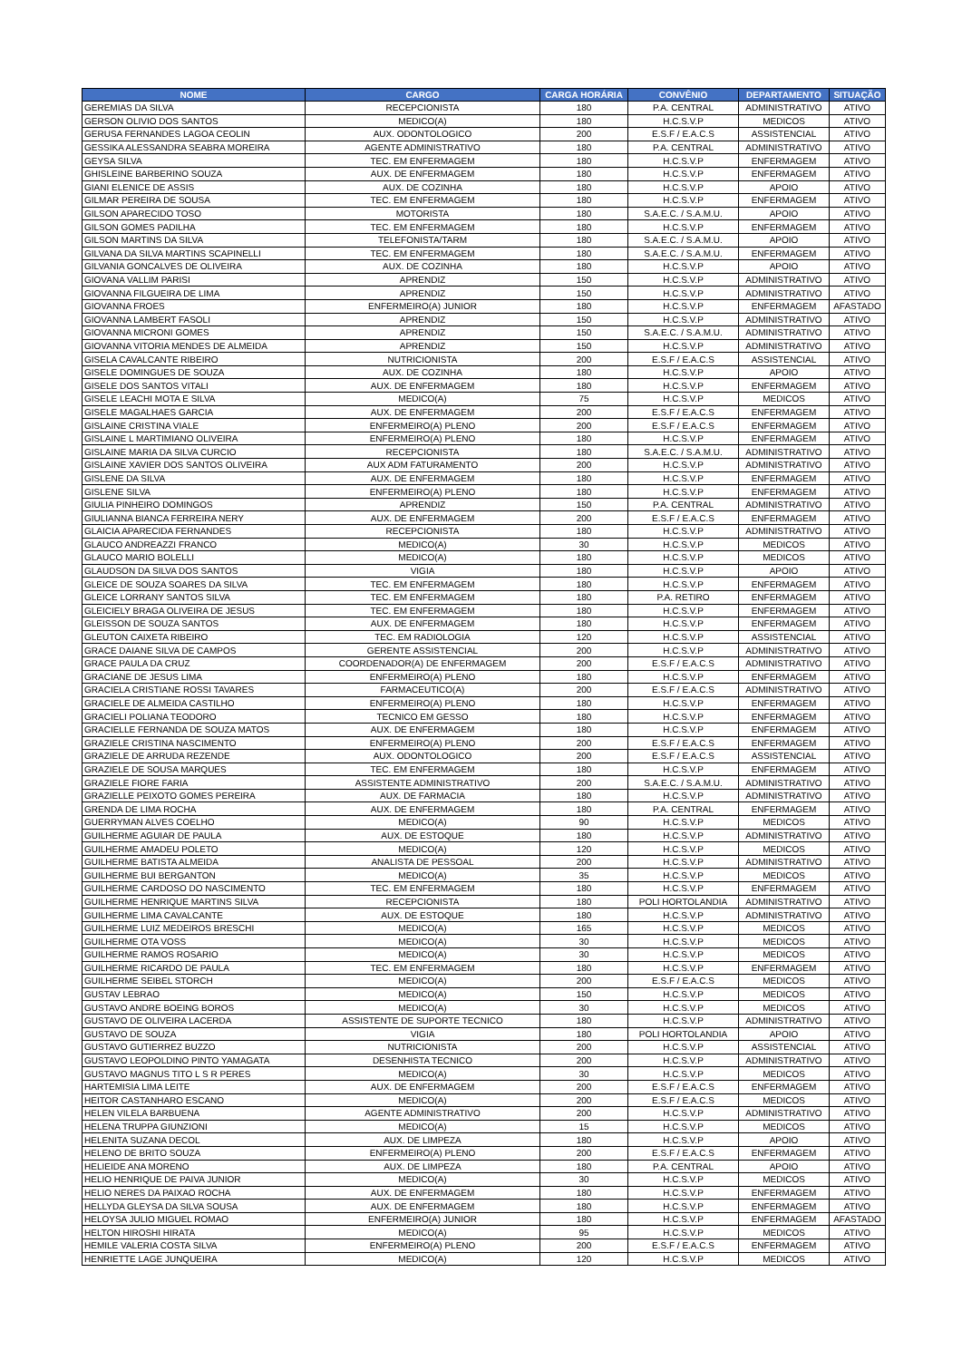| NOME | CARGO | CARGA HORÁRIA | CONVÊNIO | DEPARTAMENTO | SITUAÇÃO |
| --- | --- | --- | --- | --- | --- |
| GEREMIAS DA SILVA | RECEPCIONISTA | 180 | P.A. CENTRAL | ADMINISTRATIVO | ATIVO |
| GERSON OLIVIO DOS SANTOS | MEDICO(A) | 180 | H.C.S.V.P | MEDICOS | ATIVO |
| GERUSA FERNANDES LAGOA CEOLIN | AUX. ODONTOLOGICO | 200 | E.S.F / E.A.C.S | ASSISTENCIAL | ATIVO |
| GESSIKA ALESSANDRA SEABRA MOREIRA | AGENTE ADMINISTRATIVO | 180 | P.A. CENTRAL | ADMINISTRATIVO | ATIVO |
| GEYSA SILVA | TEC. EM ENFERMAGEM | 180 | H.C.S.V.P | ENFERMAGEM | ATIVO |
| GHISLEINE BARBERINO SOUZA | AUX. DE ENFERMAGEM | 180 | H.C.S.V.P | ENFERMAGEM | ATIVO |
| GIANI ELENICE DE ASSIS | AUX. DE COZINHA | 180 | H.C.S.V.P | APOIO | ATIVO |
| GILMAR PEREIRA DE SOUSA | TEC. EM ENFERMAGEM | 180 | H.C.S.V.P | ENFERMAGEM | ATIVO |
| GILSON APARECIDO TOSO | MOTORISTA | 180 | S.A.E.C. / S.A.M.U. | APOIO | ATIVO |
| GILSON GOMES PADILHA | TEC. EM ENFERMAGEM | 180 | H.C.S.V.P | ENFERMAGEM | ATIVO |
| GILSON MARTINS DA SILVA | TELEFONISTA/TARM | 180 | S.A.E.C. / S.A.M.U. | APOIO | ATIVO |
| GILVANA DA SILVA MARTINS SCAPINELLI | TEC. EM ENFERMAGEM | 180 | S.A.E.C. / S.A.M.U. | ENFERMAGEM | ATIVO |
| GILVANIA GONCALVES DE OLIVEIRA | AUX. DE COZINHA | 180 | H.C.S.V.P | APOIO | ATIVO |
| GIOVANA VALLIM PARISI | APRENDIZ | 150 | H.C.S.V.P | ADMINISTRATIVO | ATIVO |
| GIOVANNA FILGUEIRA DE LIMA | APRENDIZ | 150 | H.C.S.V.P | ADMINISTRATIVO | ATIVO |
| GIOVANNA FROES | ENFERMEIRO(A) JUNIOR | 180 | H.C.S.V.P | ENFERMAGEM | AFASTADO |
| GIOVANNA LAMBERT FASOLI | APRENDIZ | 150 | H.C.S.V.P | ADMINISTRATIVO | ATIVO |
| GIOVANNA MICRONI GOMES | APRENDIZ | 150 | S.A.E.C. / S.A.M.U. | ADMINISTRATIVO | ATIVO |
| GIOVANNA VITORIA MENDES DE ALMEIDA | APRENDIZ | 150 | H.C.S.V.P | ADMINISTRATIVO | ATIVO |
| GISELA CAVALCANTE RIBEIRO | NUTRICIONISTA | 200 | E.S.F / E.A.C.S | ASSISTENCIAL | ATIVO |
| GISELE DOMINGUES DE SOUZA | AUX. DE COZINHA | 180 | H.C.S.V.P | APOIO | ATIVO |
| GISELE DOS SANTOS VITALI | AUX. DE ENFERMAGEM | 180 | H.C.S.V.P | ENFERMAGEM | ATIVO |
| GISELE LEACHI MOTA E SILVA | MEDICO(A) | 75 | H.C.S.V.P | MEDICOS | ATIVO |
| GISELE MAGALHAES GARCIA | AUX. DE ENFERMAGEM | 200 | E.S.F / E.A.C.S | ENFERMAGEM | ATIVO |
| GISLAINE CRISTINA VIALE | ENFERMEIRO(A) PLENO | 200 | E.S.F / E.A.C.S | ENFERMAGEM | ATIVO |
| GISLAINE L MARTIMIANO OLIVEIRA | ENFERMEIRO(A) PLENO | 180 | H.C.S.V.P | ENFERMAGEM | ATIVO |
| GISLAINE MARIA DA SILVA CURCIO | RECEPCIONISTA | 180 | S.A.E.C. / S.A.M.U. | ADMINISTRATIVO | ATIVO |
| GISLAINE XAVIER DOS SANTOS OLIVEIRA | AUX ADM FATURAMENTO | 200 | H.C.S.V.P | ADMINISTRATIVO | ATIVO |
| GISLENE DA SILVA | AUX. DE ENFERMAGEM | 180 | H.C.S.V.P | ENFERMAGEM | ATIVO |
| GISLENE SILVA | ENFERMEIRO(A) PLENO | 180 | H.C.S.V.P | ENFERMAGEM | ATIVO |
| GIULIA PINHEIRO DOMINGOS | APRENDIZ | 150 | P.A. CENTRAL | ADMINISTRATIVO | ATIVO |
| GIULIANNA BIANCA FERREIRA NERY | AUX. DE ENFERMAGEM | 200 | E.S.F / E.A.C.S | ENFERMAGEM | ATIVO |
| GLAICIA APARECIDA FERNANDES | RECEPCIONISTA | 180 | H.C.S.V.P | ADMINISTRATIVO | ATIVO |
| GLAUCO ANDREAZZI FRANCO | MEDICO(A) | 30 | H.C.S.V.P | MEDICOS | ATIVO |
| GLAUCO MARIO BOLELLI | MEDICO(A) | 180 | H.C.S.V.P | MEDICOS | ATIVO |
| GLAUDSON DA SILVA DOS SANTOS | VIGIA | 180 | H.C.S.V.P | APOIO | ATIVO |
| GLEICE DE SOUZA SOARES DA SILVA | TEC. EM ENFERMAGEM | 180 | H.C.S.V.P | ENFERMAGEM | ATIVO |
| GLEICE LORRANY SANTOS SILVA | TEC. EM ENFERMAGEM | 180 | P.A. RETIRO | ENFERMAGEM | ATIVO |
| GLEICIELY BRAGA OLIVEIRA DE JESUS | TEC. EM ENFERMAGEM | 180 | H.C.S.V.P | ENFERMAGEM | ATIVO |
| GLEISSON DE SOUZA SANTOS | AUX. DE ENFERMAGEM | 180 | H.C.S.V.P | ENFERMAGEM | ATIVO |
| GLEUTON CAIXETA RIBEIRO | TEC. EM RADIOLOGIA | 120 | H.C.S.V.P | ASSISTENCIAL | ATIVO |
| GRACE DAIANE SILVA DE CAMPOS | GERENTE ASSISTENCIAL | 200 | H.C.S.V.P | ADMINISTRATIVO | ATIVO |
| GRACE PAULA DA CRUZ | COORDENADOR(A) DE ENFERMAGEM | 200 | E.S.F / E.A.C.S | ADMINISTRATIVO | ATIVO |
| GRACIANE DE JESUS LIMA | ENFERMEIRO(A) PLENO | 180 | H.C.S.V.P | ENFERMAGEM | ATIVO |
| GRACIELA CRISTIANE ROSSI TAVARES | FARMACEUTICO(A) | 200 | E.S.F / E.A.C.S | ADMINISTRATIVO | ATIVO |
| GRACIELE DE ALMEIDA CASTILHO | ENFERMEIRO(A) PLENO | 180 | H.C.S.V.P | ENFERMAGEM | ATIVO |
| GRACIELI POLIANA TEODORO | TECNICO EM GESSO | 180 | H.C.S.V.P | ENFERMAGEM | ATIVO |
| GRACIELLE FERNANDA DE SOUZA MATOS | AUX. DE ENFERMAGEM | 180 | H.C.S.V.P | ENFERMAGEM | ATIVO |
| GRAZIELE CRISTINA NASCIMENTO | ENFERMEIRO(A) PLENO | 200 | E.S.F / E.A.C.S | ENFERMAGEM | ATIVO |
| GRAZIELE DE ARRUDA REZENDE | AUX. ODONTOLOGICO | 200 | E.S.F / E.A.C.S | ASSISTENCIAL | ATIVO |
| GRAZIELE DE SOUSA MARQUES | TEC. EM ENFERMAGEM | 180 | H.C.S.V.P | ENFERMAGEM | ATIVO |
| GRAZIELE FIORE FARIA | ASSISTENTE ADMINISTRATIVO | 200 | S.A.E.C. / S.A.M.U. | ADMINISTRATIVO | ATIVO |
| GRAZIELLE PEIXOTO GOMES PEREIRA | AUX. DE FARMACIA | 180 | H.C.S.V.P | ADMINISTRATIVO | ATIVO |
| GRENDA DE LIMA ROCHA | AUX. DE ENFERMAGEM | 180 | P.A. CENTRAL | ENFERMAGEM | ATIVO |
| GUERRYMAN ALVES COELHO | MEDICO(A) | 90 | H.C.S.V.P | MEDICOS | ATIVO |
| GUILHERME AGUIAR DE PAULA | AUX. DE ESTOQUE | 180 | H.C.S.V.P | ADMINISTRATIVO | ATIVO |
| GUILHERME AMADEU POLETO | MEDICO(A) | 120 | H.C.S.V.P | MEDICOS | ATIVO |
| GUILHERME BATISTA ALMEIDA | ANALISTA DE PESSOAL | 200 | H.C.S.V.P | ADMINISTRATIVO | ATIVO |
| GUILHERME BUI BERGANTON | MEDICO(A) | 35 | H.C.S.V.P | MEDICOS | ATIVO |
| GUILHERME CARDOSO DO NASCIMENTO | TEC. EM ENFERMAGEM | 180 | H.C.S.V.P | ENFERMAGEM | ATIVO |
| GUILHERME HENRIQUE MARTINS SILVA | RECEPCIONISTA | 180 | POLI HORTOLANDIA | ADMINISTRATIVO | ATIVO |
| GUILHERME LIMA CAVALCANTE | AUX. DE ESTOQUE | 180 | H.C.S.V.P | ADMINISTRATIVO | ATIVO |
| GUILHERME LUIZ MEDEIROS BRESCHI | MEDICO(A) | 165 | H.C.S.V.P | MEDICOS | ATIVO |
| GUILHERME OTA VOSS | MEDICO(A) | 30 | H.C.S.V.P | MEDICOS | ATIVO |
| GUILHERME RAMOS ROSARIO | MEDICO(A) | 30 | H.C.S.V.P | MEDICOS | ATIVO |
| GUILHERME RICARDO DE PAULA | TEC. EM ENFERMAGEM | 180 | H.C.S.V.P | ENFERMAGEM | ATIVO |
| GUILHERME SEIBEL STORCH | MEDICO(A) | 200 | E.S.F / E.A.C.S | MEDICOS | ATIVO |
| GUSTAV LEBRAO | MEDICO(A) | 150 | H.C.S.V.P | MEDICOS | ATIVO |
| GUSTAVO ANDRE BOEING BOROS | MEDICO(A) | 30 | H.C.S.V.P | MEDICOS | ATIVO |
| GUSTAVO DE OLIVEIRA LACERDA | ASSISTENTE DE SUPORTE TECNICO | 180 | H.C.S.V.P | ADMINISTRATIVO | ATIVO |
| GUSTAVO DE SOUZA | VIGIA | 180 | POLI HORTOLANDIA | APOIO | ATIVO |
| GUSTAVO GUTIERREZ BUZZO | NUTRICIONISTA | 200 | H.C.S.V.P | ASSISTENCIAL | ATIVO |
| GUSTAVO LEOPOLDINO PINTO YAMAGATA | DESENHISTA TECNICO | 200 | H.C.S.V.P | ADMINISTRATIVO | ATIVO |
| GUSTAVO MAGNUS TITO L S R PERES | MEDICO(A) | 30 | H.C.S.V.P | MEDICOS | ATIVO |
| HARTEMISIA LIMA LEITE | AUX. DE ENFERMAGEM | 200 | E.S.F / E.A.C.S | ENFERMAGEM | ATIVO |
| HEITOR CASTANHARO ESCANO | MEDICO(A) | 200 | E.S.F / E.A.C.S | MEDICOS | ATIVO |
| HELEN VILELA BARBUENA | AGENTE ADMINISTRATIVO | 200 | H.C.S.V.P | ADMINISTRATIVO | ATIVO |
| HELENA TRUPPA GIUNZIONI | MEDICO(A) | 15 | H.C.S.V.P | MEDICOS | ATIVO |
| HELENITA SUZANA DECOL | AUX. DE LIMPEZA | 180 | H.C.S.V.P | APOIO | ATIVO |
| HELENO DE BRITO SOUZA | ENFERMEIRO(A) PLENO | 200 | E.S.F / E.A.C.S | ENFERMAGEM | ATIVO |
| HELIEIDE ANA MORENO | AUX. DE LIMPEZA | 180 | P.A. CENTRAL | APOIO | ATIVO |
| HELIO HENRIQUE DE PAIVA JUNIOR | MEDICO(A) | 30 | H.C.S.V.P | MEDICOS | ATIVO |
| HELIO NERES DA PAIXAO ROCHA | AUX. DE ENFERMAGEM | 180 | H.C.S.V.P | ENFERMAGEM | ATIVO |
| HELLYDA GLEYSA DA SILVA SOUSA | AUX. DE ENFERMAGEM | 180 | H.C.S.V.P | ENFERMAGEM | ATIVO |
| HELOYSA JULIO MIGUEL ROMAO | ENFERMEIRO(A) JUNIOR | 180 | H.C.S.V.P | ENFERMAGEM | AFASTADO |
| HELTON HIROSHI HIRATA | MEDICO(A) | 95 | H.C.S.V.P | MEDICOS | ATIVO |
| HEMILE VALERIA COSTA SILVA | ENFERMEIRO(A) PLENO | 200 | E.S.F / E.A.C.S | ENFERMAGEM | ATIVO |
| HENRIETTE LAGE JUNQUEIRA | MEDICO(A) | 120 | H.C.S.V.P | MEDICOS | ATIVO |